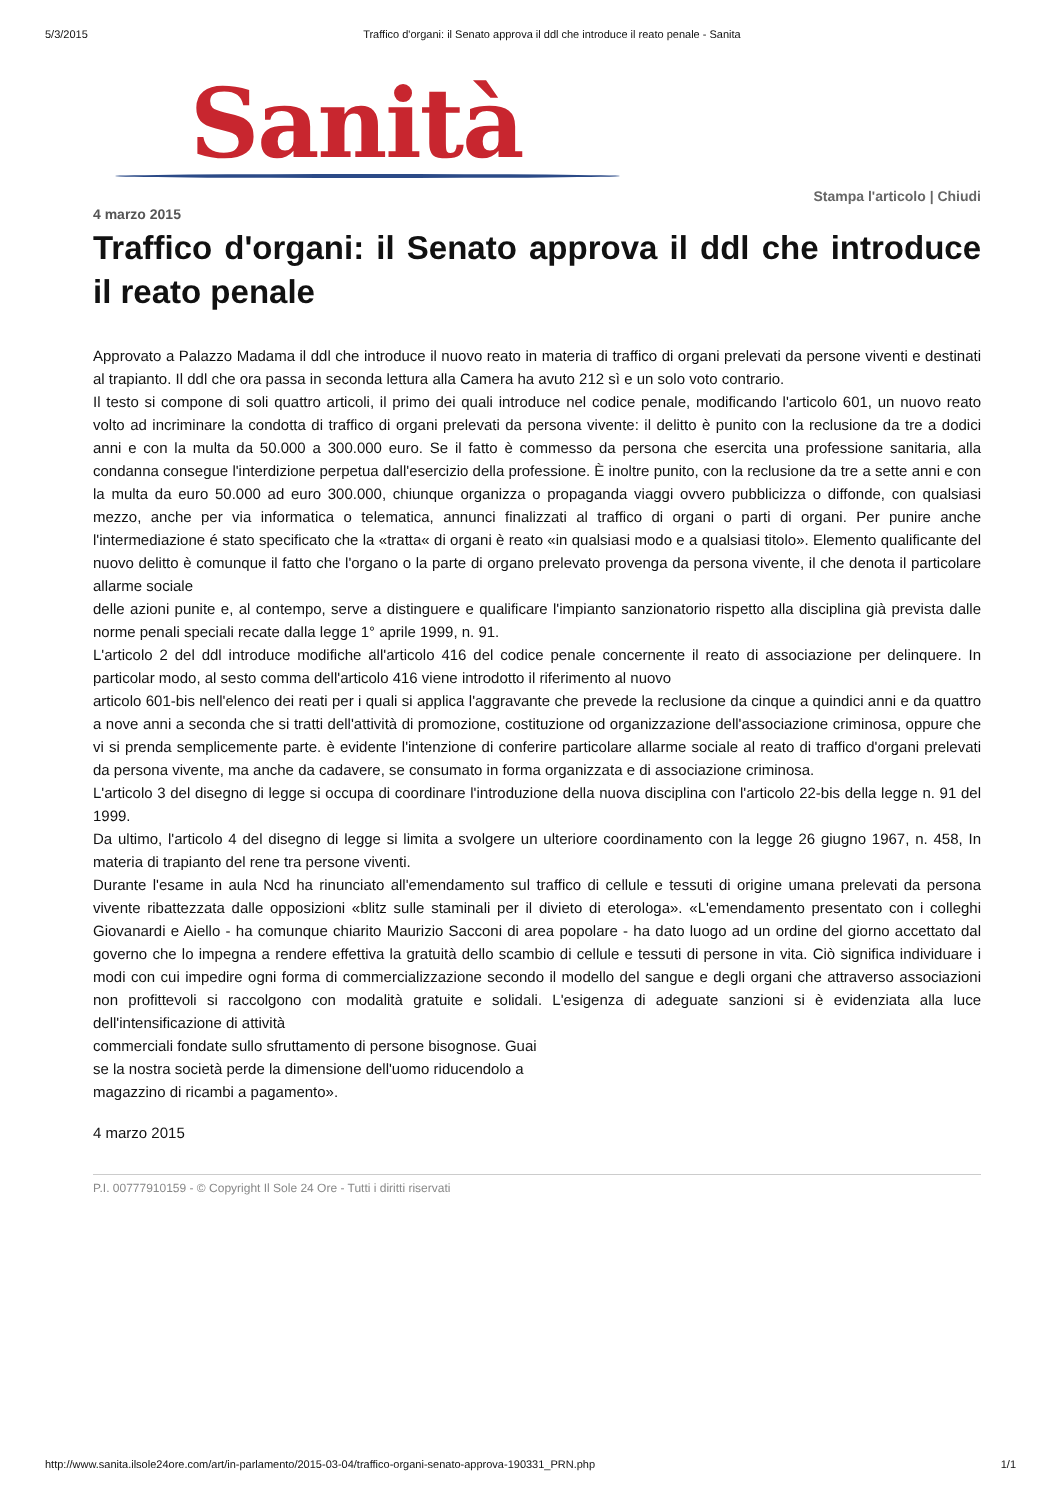5/3/2015 Traffico d'organi: il Senato approva il ddl che introduce il reato penale - Sanita
Sanità
Stampa l'articolo | Chiudi
4 marzo 2015
Traffico d'organi: il Senato approva il ddl che introduce il reato penale
Approvato a Palazzo Madama il ddl che introduce il nuovo reato in materia di traffico di organi prelevati da persone viventi e destinati al trapianto. Il ddl che ora passa in seconda lettura alla Camera ha avuto 212 sì e un solo voto contrario.
Il testo si compone di soli quattro articoli, il primo dei quali introduce nel codice penale, modificando l'articolo 601, un nuovo reato volto ad incriminare la condotta di traffico di organi prelevati da persona vivente: il delitto è punito con la reclusione da tre a dodici anni e con la multa da 50.000 a 300.000 euro. Se il fatto è commesso da persona che esercita una professione sanitaria, alla condanna consegue l'interdizione perpetua dall'esercizio della professione. È inoltre punito, con la reclusione da tre a sette anni e con la multa da euro 50.000 ad euro 300.000, chiunque organizza o propaganda viaggi ovvero pubblicizza o diffonde, con qualsiasi mezzo, anche per via informatica o telematica, annunci finalizzati al traffico di organi o parti di organi. Per punire anche l'intermediazione é stato specificato che la «tratta« di organi è reato «in qualsiasi modo e a qualsiasi titolo». Elemento qualificante del nuovo delitto è comunque il fatto che l'organo o la parte di organo prelevato provenga da persona vivente, il che denota il particolare allarme sociale
delle azioni punite e, al contempo, serve a distinguere e qualificare l'impianto sanzionatorio rispetto alla disciplina già prevista dalle norme penali speciali recate dalla legge 1° aprile 1999, n. 91.
L'articolo 2 del ddl introduce modifiche all'articolo 416 del codice penale concernente il reato di associazione per delinquere. In particolar modo, al sesto comma dell'articolo 416 viene introdotto il riferimento al nuovo
articolo 601-bis nell'elenco dei reati per i quali si applica l'aggravante che prevede la reclusione da cinque a quindici anni e da quattro a nove anni a seconda che si tratti dell'attività di promozione, costituzione od organizzazione dell'associazione criminosa, oppure che vi si prenda semplicemente parte. è evidente l'intenzione di conferire particolare allarme sociale al reato di traffico d'organi prelevati da persona vivente, ma anche da cadavere, se consumato in forma organizzata e di associazione criminosa.
L'articolo 3 del disegno di legge si occupa di coordinare l'introduzione della nuova disciplina con l'articolo 22-bis della legge n. 91 del 1999.
Da ultimo, l'articolo 4 del disegno di legge si limita a svolgere un ulteriore coordinamento con la legge 26 giugno 1967, n. 458, In materia di trapianto del rene tra persone viventi.
Durante l'esame in aula Ncd ha rinunciato all'emendamento sul traffico di cellule e tessuti di origine umana prelevati da persona vivente ribattezzata dalle opposizioni «blitz sulle staminali per il divieto di eterologa». «L'emendamento presentato con i colleghi Giovanardi e Aiello - ha comunque chiarito Maurizio Sacconi di area popolare - ha dato luogo ad un ordine del giorno accettato dal governo che lo impegna a rendere effettiva la gratuità dello scambio di cellule e tessuti di persone in vita. Ciò significa individuare i modi con cui impedire ogni forma di commercializzazione secondo il modello del sangue e degli organi che attraverso associazioni non profittevoli si raccolgono con modalità gratuite e solidali. L'esigenza di adeguate sanzioni si è evidenziata alla luce dell'intensificazione di attività
commerciali fondate sullo sfruttamento di persone bisognose. Guai
se la nostra società perde la dimensione dell'uomo riducendolo a
magazzino di ricambi a pagamento».
4 marzo 2015
P.I. 00777910159 - © Copyright Il Sole 24 Ore - Tutti i diritti riservati
http://www.sanita.ilsole24ore.com/art/in-parlamento/2015-03-04/traffico-organi-senato-approva-190331_PRN.php 1/1